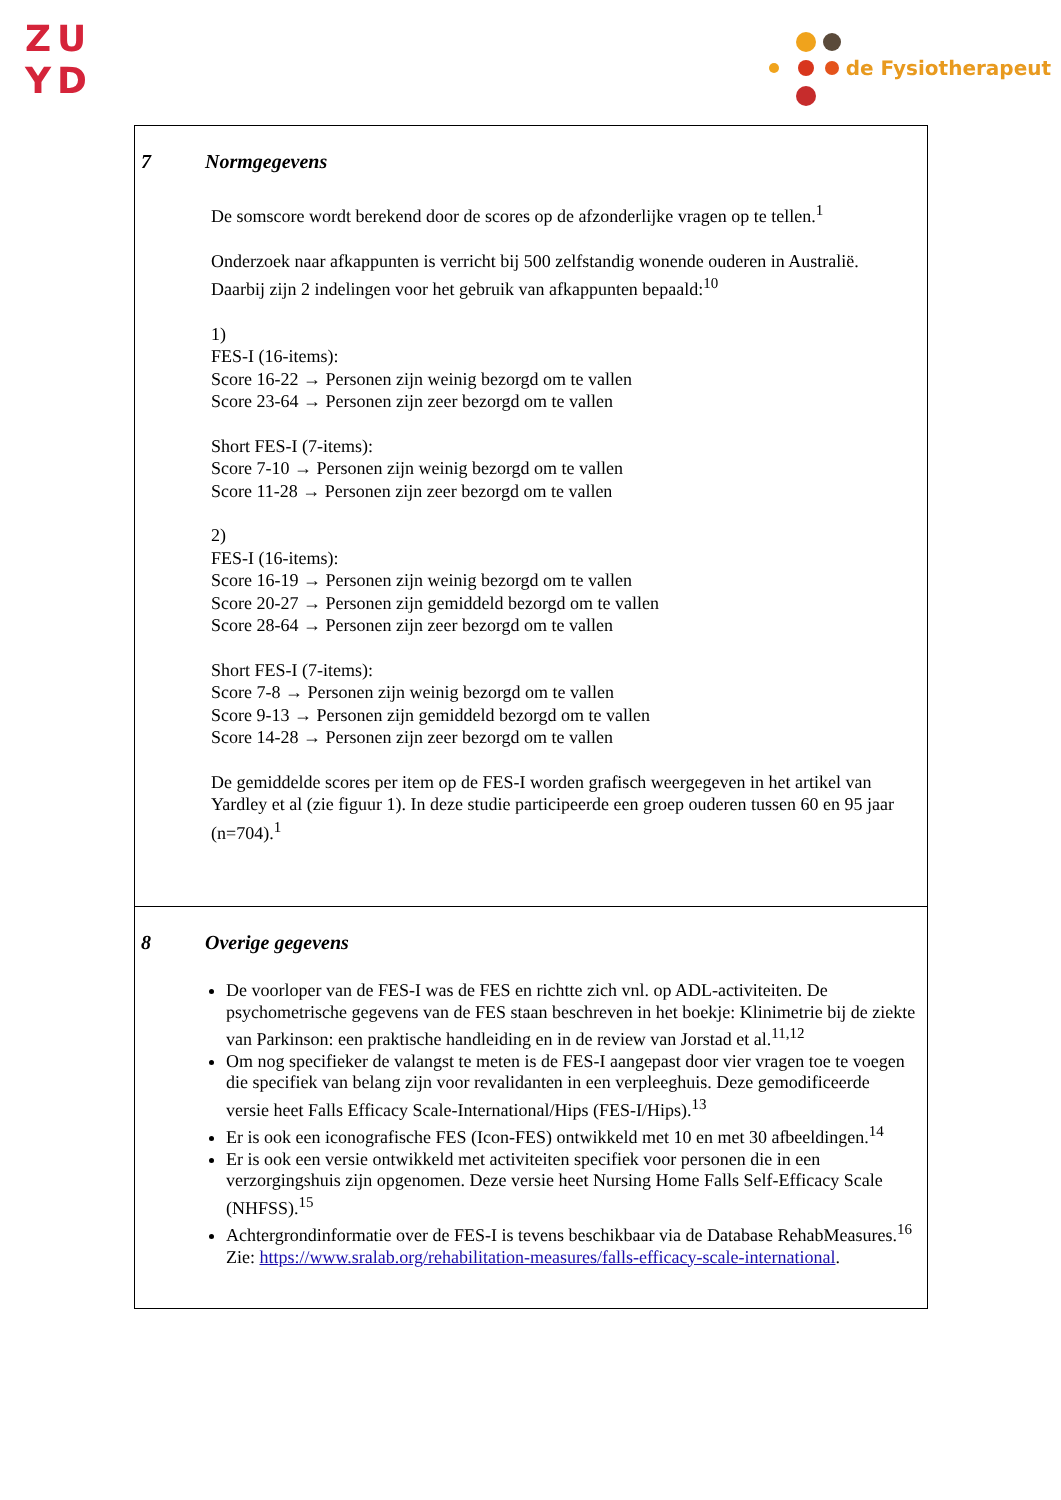ZU
YD
de Fysiotherapeut
7 Normgegevens
De somscore wordt berekend door de scores op de afzonderlijke vragen op te tellen.<sup>1</sup>
Onderzoek naar afkappunten is verricht bij 500 zelfstandig wonende ouderen in Australië.
Daarbij zijn 2 indelingen voor het gebruik van afkappunten bepaald:<sup>10</sup>
1)
FES-I (16-items):
Score 16-22 → Personen zijn weinig bezorgd om te vallen
Score 23-64 → Personen zijn zeer bezorgd om te vallen
Short FES-I (7-items):
Score 7-10 → Personen zijn weinig bezorgd om te vallen
Score 11-28 → Personen zijn zeer bezorgd om te vallen
2)
FES-I (16-items):
Score 16-19 → Personen zijn weinig bezorgd om te vallen
Score 20-27 → Personen zijn gemiddeld bezorgd om te vallen
Score 28-64 → Personen zijn zeer bezorgd om te vallen
Short FES-I (7-items):
Score 7-8 → Personen zijn weinig bezorgd om te vallen
Score 9-13 → Personen zijn gemiddeld bezorgd om te vallen
Score 14-28 → Personen zijn zeer bezorgd om te vallen
De gemiddelde scores per item op de FES-I worden grafisch weergegeven in het artikel van Yardley et al (zie figuur 1). In deze studie participeerde een groep ouderen tussen 60 en 95 jaar (n=704).<sup>1</sup>
8 Overige gegevens
De voorloper van de FES-I was de FES en richtte zich vnl. op ADL-activiteiten. De psychometrische gegevens van de FES staan beschreven in het boekje: Klinimetrie bij de ziekte van Parkinson: een praktische handleiding en in de review van Jorstad et al.<sup>11,12</sup>
Om nog specifieker de valangst te meten is de FES-I aangepast door vier vragen toe te voegen die specifiek van belang zijn voor revalidanten in een verpleeghuis. Deze gemodificeerde versie heet Falls Efficacy Scale-International/Hips (FES-I/Hips).<sup>13</sup>
Er is ook een iconografische FES (Icon-FES) ontwikkeld met 10 en met 30 afbeeldingen.<sup>14</sup>
Er is ook een versie ontwikkeld met activiteiten specifiek voor personen die in een verzorgingshuis zijn opgenomen. Deze versie heet Nursing Home Falls Self-Efficacy Scale (NHFSS).<sup>15</sup>
Achtergrondinformatie over de FES-I is tevens beschikbaar via de Database RehabMeasures.<sup>16</sup> Zie: https://www.sralab.org/rehabilitation-measures/falls-efficacy-scale-international.